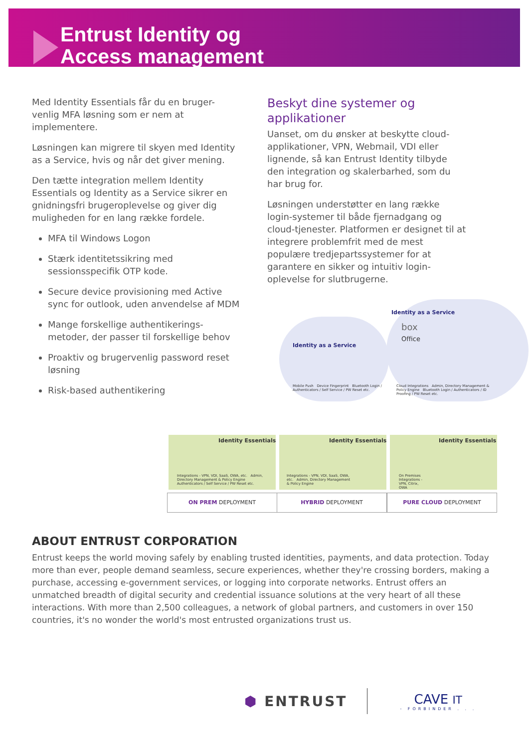Entrust Identity og
Access management
Med Identity Essentials får du en bruger-venlig MFA løsning som er nem at implementere.
Løsningen kan migrere til skyen med Identity as a Service, hvis og når det giver mening.
Den tætte integration mellem Identity Essentials og Identity as a Service sikrer en gnidningsfri brugeroplevelse og giver dig muligheden for en lang række fordele.
MFA til Windows Logon
Stærk identitetssikring med sessionsspecifik OTP kode.
Secure device provisioning med Active sync for outlook, uden anvendelse af MDM
Mange forskellige authentikerings-metoder, der passer til forskellige behov
Proaktiv og brugervenlig password reset løsning
Risk-based authentikering
Beskyt dine systemer og applikationer
Uanset, om du ønsker at beskytte cloud-applikationer, VPN, Webmail, VDI eller lignende, så kan Entrust Identity tilbyde den integration og skalerbarhed, som du har brug for.
Løsningen understøtter en lang række login-systemer til både fjernadgang og cloud-tjenester. Platformen er designet til at integrere problemfrit med de mest populære tredjepartssystemer for at garantere en sikker og intuitiv login-oplevelse for slutbrugerne.
Identity as a Service
Identity as a Service
box
Office
Mobile Push Device Fingerprint Bluetooth Login / Authenticators / Self Service / PW Reset etc.
Cloud Integrations Admin, Directory Management & Policy Engine Bluetooth Login / Authenticators / ID Proofing / PW Reset etc.
Identity Essentials Identity Essentials Identity Essentials
Integrations - VPN, VDI, SaaS, OWA, etc. Admin, Directory Management & Policy Engine Authenticators / Self Service / PW Reset etc.
Integrations - VPN, VDI, SaaS, OWA, etc. Admin, Directory Management & Policy Engine
On Premises Integrations - VPN, Citrix, OWA
ON PREM DEPLOYMENT HYBRID DEPLOYMENT PURE CLOUD DEPLOYMENT
ABOUT ENTRUST CORPORATION
Entrust keeps the world moving safely by enabling trusted identities, payments, and data protection. Today more than ever, people demand seamless, secure experiences, whether they're crossing borders, making a purchase, accessing e-government services, or logging into corporate networks. Entrust offers an unmatched breadth of digital security and credential issuance solutions at the very heart of all these interactions. With more than 2,500 colleagues, a network of global partners, and customers in over 150 countries, it's no wonder the world's most entrusted organizations trust us.
⬢ ENTRUST
CAVE IT
- FORBINDER . . .